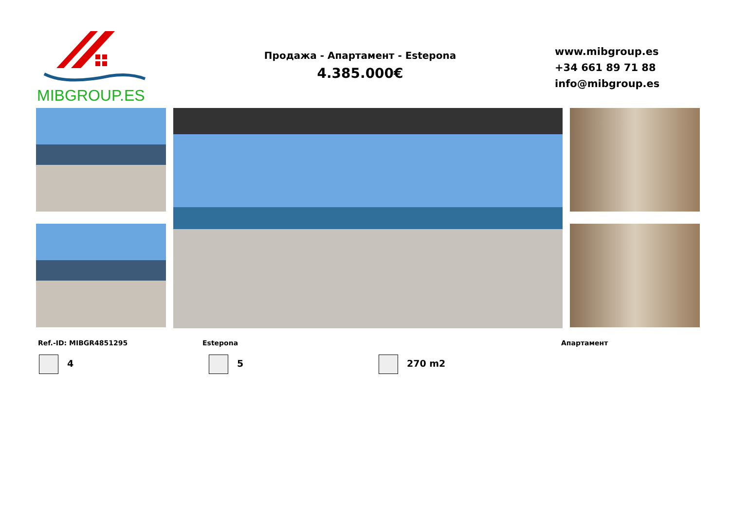MIBGROUP.ES
Продажа - Апартамент - Estepona
4.385.000€
www.mibgroup.es
+34 661 89 71 88
info@mibgroup.es
Ref.-ID: MIBGR4851295 Estepona Апартамент
4 5 270 m2